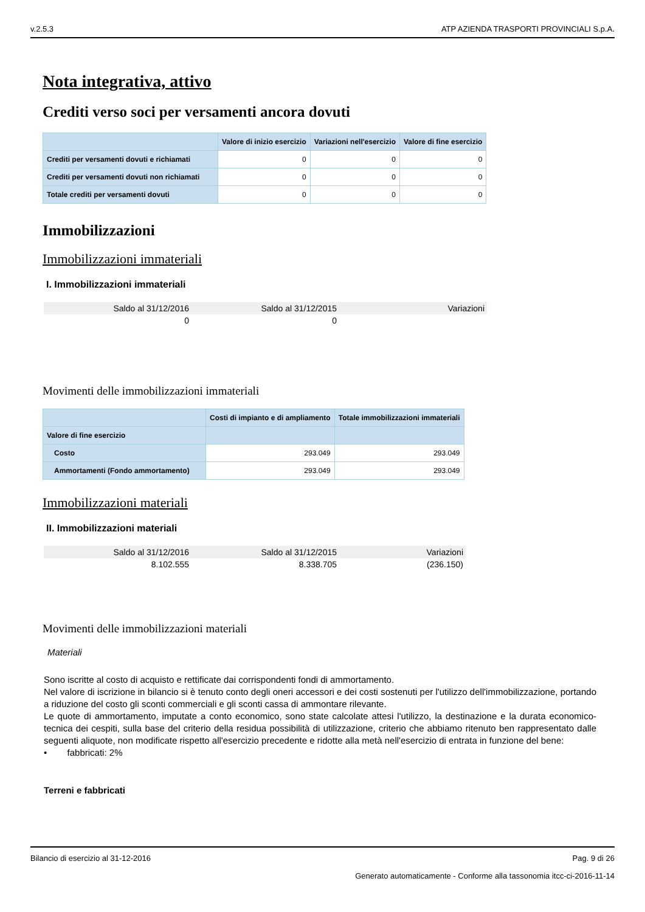v.2.5.3 ATP AZIENDA TRASPORTI PROVINCIALI S.p.A.
Nota integrativa, attivo
Crediti verso soci per versamenti ancora dovuti
| | Valore di inizio esercizio | Variazioni nell'esercizio | Valore di fine esercizio |
| --- | --- | --- | --- |
| Crediti per versamenti dovuti e richiamati | 0 | 0 | 0 |
| Crediti per versamenti dovuti non richiamati | 0 | 0 | 0 |
| Totale crediti per versamenti dovuti | 0 | 0 | 0 |
Immobilizzazioni
Immobilizzazioni immateriali
I. Immobilizzazioni immateriali
| Saldo al 31/12/2016 | Saldo al 31/12/2015 | Variazioni |
| --- | --- | --- |
| 0 | 0 | |
Movimenti delle immobilizzazioni immateriali
| | Costi di impianto e di ampliamento | Totale immobilizzazioni immateriali |
| --- | --- | --- |
| Valore di fine esercizio | | |
| Costo | 293.049 | 293.049 |
| Ammortamenti (Fondo ammortamento) | 293.049 | 293.049 |
Immobilizzazioni materiali
II. Immobilizzazioni materiali
| Saldo al 31/12/2016 | Saldo al 31/12/2015 | Variazioni |
| --- | --- | --- |
| 8.102.555 | 8.338.705 | (236.150) |
Movimenti delle immobilizzazioni materiali
Materiali
Sono iscritte al costo di acquisto e rettificate dai corrispondenti fondi di ammortamento.
Nel valore di iscrizione in bilancio si è tenuto conto degli oneri accessori e dei costi sostenuti per l'utilizzo dell'immobilizzazione, portando a riduzione del costo gli sconti commerciali e gli sconti cassa di ammontare rilevante.
Le quote di ammortamento, imputate a conto economico, sono state calcolate attesi l'utilizzo, la destinazione e la durata economico-tecnica dei cespiti, sulla base del criterio della residua possibilità di utilizzazione, criterio che abbiamo ritenuto ben rappresentato dalle seguenti aliquote, non modificate rispetto all'esercizio precedente e ridotte alla metà nell'esercizio di entrata in funzione del bene:
• fabbricati: 2%
Terreni e fabbricati
Bilancio di esercizio al 31-12-2016 Pag. 9 di 26
Generato automaticamente - Conforme alla tassonomia itcc-ci-2016-11-14